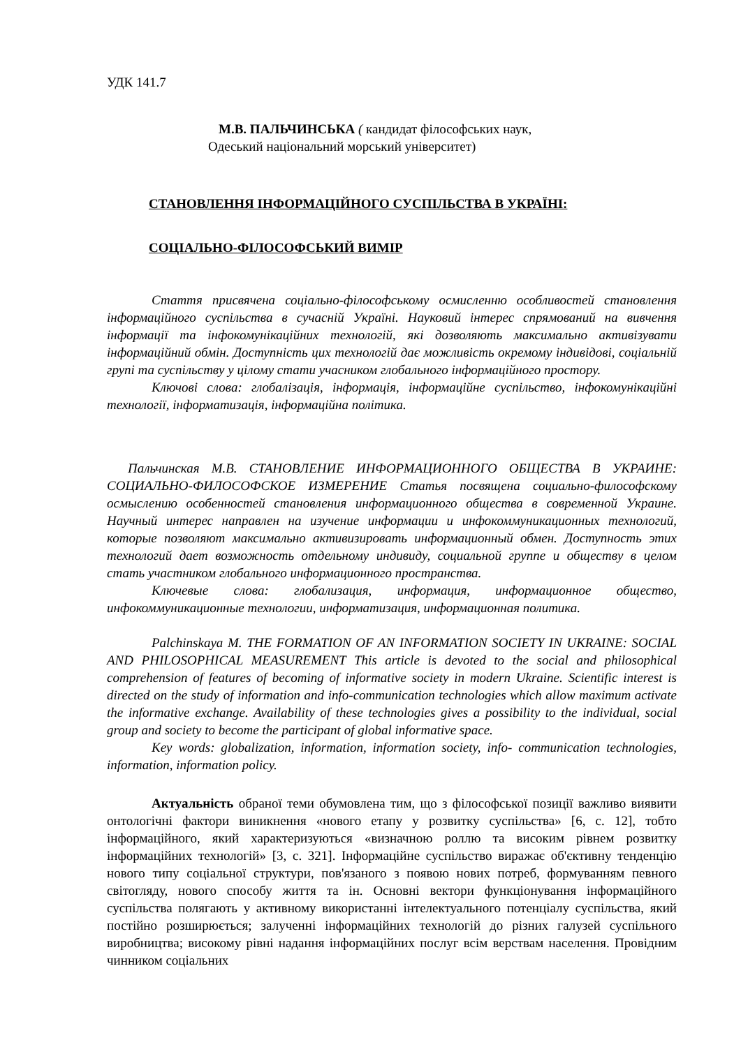УДК 141.7
М.В. ПАЛЬЧИНСЬКА ( кандидат філософських наук,
Одеський національний морський університет)
СТАНОВЛЕННЯ ІНФОРМАЦІЙНОГО СУСПІЛЬСТВА В УКРАЇНІ:
СОЦІАЛЬНО-ФІЛОСОФСЬКИЙ ВИМІР
Стаття присвячена соціально-філософському осмисленню особливостей становлення інформаційного суспільства в сучасній Україні. Науковий інтерес спрямований на вивчення інформації та інфокомунікаційних технологій, які дозволяють максимально активізувати інформаційний обмін. Доступність цих технологій дає можливість окремому індивідові, соціальній групі та суспільству у цілому стати учасником глобального інформаційного простору.
Ключові слова: глобалізація, інформація, інформаційне суспільство, інфокомунікаційні технології, інформатизація, інформаційна політика.
Пальчинская М.В. СТАНОВЛЕНИЕ ИНФОРМАЦИОННОГО ОБЩЕСТВА В УКРАИНЕ: СОЦИАЛЬНО-ФИЛОСОФСКОЕ ИЗМЕРЕНИЕ Статья посвящена социально-философскому осмыслению особенностей становления информационного общества в современной Украине. Научный интерес направлен на изучение информации и инфокоммуникационных технологий, которые позволяют максимально активизировать информационный обмен. Доступность этих технологий дает возможность отдельному индивиду, социальной группе и обществу в целом стать участником глобального информационного пространства.
Ключевые слова: глобализация, информация, информационное общество, инфокоммуникационные технологии, информатизация, информационная политика.
Palchinskaya M. THE FORMATION OF AN INFORMATION SOCIETY IN UKRAINE: SOCIAL AND PHILOSOPHICAL MEASUREMENT This article is devoted to the social and philosophical comprehension of features of becoming of informative society in modern Ukraine. Scientific interest is directed on the study of information and info-communication technologies which allow maximum activate the informative exchange. Availability of these technologies gives a possibility to the individual, social group and society to become the participant of global informative space.
Key words: globalization, information, information society, info- communication technologies, information, information policy.
Актуальність обраної теми обумовлена тим, що з філософської позиції важливо виявити онтологічні фактори виникнення «нового етапу у розвитку суспільства» [6, с. 12], тобто інформаційного, який характеризуються «визначною роллю та високим рівнем розвитку інформаційних технологій» [3, с. 321]. Інформаційне суспільство виражає об'єктивну тенденцію нового типу соціальної структури, пов'язаного з появою нових потреб, формуванням певного світогляду, нового способу життя та ін. Основні вектори функціонування інформаційного суспільства полягають у активному використанні інтелектуального потенціалу суспільства, який постійно розширюється; залученні інформаційних технологій до різних галузей суспільного виробництва; високому рівні надання інформаційних послуг всім верствам населення. Провідним чинником соціальних